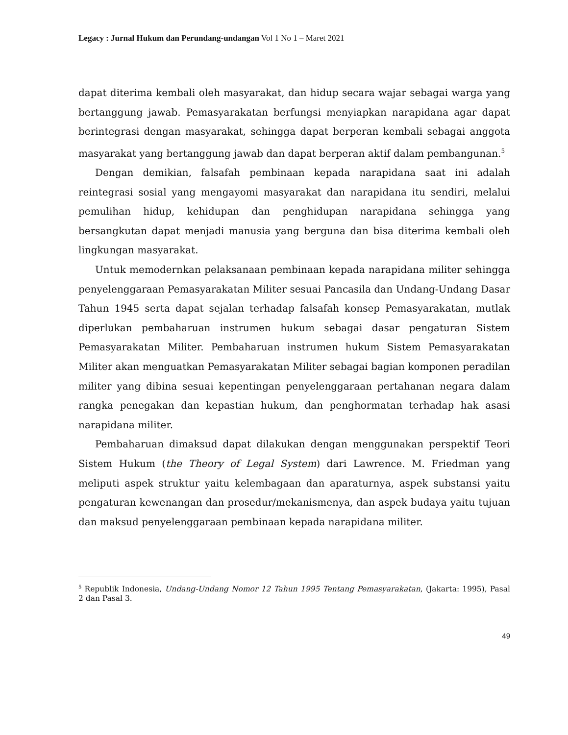Legacy : Jurnal Hukum dan Perundang-undangan Vol 1 No 1 – Maret 2021
dapat diterima kembali oleh masyarakat, dan hidup secara wajar sebagai warga yang bertanggung jawab. Pemasyarakatan berfungsi menyiapkan narapidana agar dapat berintegrasi dengan masyarakat, sehingga dapat berperan kembali sebagai anggota masyarakat yang bertanggung jawab dan dapat berperan aktif dalam pembangunan.<sup>5</sup>
Dengan demikian, falsafah pembinaan kepada narapidana saat ini adalah reintegrasi sosial yang mengayomi masyarakat dan narapidana itu sendiri, melalui pemulihan hidup, kehidupan dan penghidupan narapidana sehingga yang bersangkutan dapat menjadi manusia yang berguna dan bisa diterima kembali oleh lingkungan masyarakat.
Untuk memodernkan pelaksanaan pembinaan kepada narapidana militer sehingga penyelenggaraan Pemasyarakatan Militer sesuai Pancasila dan Undang-Undang Dasar Tahun 1945 serta dapat sejalan terhadap falsafah konsep Pemasyarakatan, mutlak diperlukan pembaharuan instrumen hukum sebagai dasar pengaturan Sistem Pemasyarakatan Militer. Pembaharuan instrumen hukum Sistem Pemasyarakatan Militer akan menguatkan Pemasyarakatan Militer sebagai bagian komponen peradilan militer yang dibina sesuai kepentingan penyelenggaraan pertahanan negara dalam rangka penegakan dan kepastian hukum, dan penghormatan terhadap hak asasi narapidana militer.
Pembaharuan dimaksud dapat dilakukan dengan menggunakan perspektif Teori Sistem Hukum (the Theory of Legal System) dari Lawrence. M. Friedman yang meliputi aspek struktur yaitu kelembagaan dan aparaturnya, aspek substansi yaitu pengaturan kewenangan dan prosedur/mekanismenya, dan aspek budaya yaitu tujuan dan maksud penyelenggaraan pembinaan kepada narapidana militer.
<sup>5</sup> Republik Indonesia, Undang-Undang Nomor 12 Tahun 1995 Tentang Pemasyarakatan, (Jakarta: 1995), Pasal 2 dan Pasal 3.
49